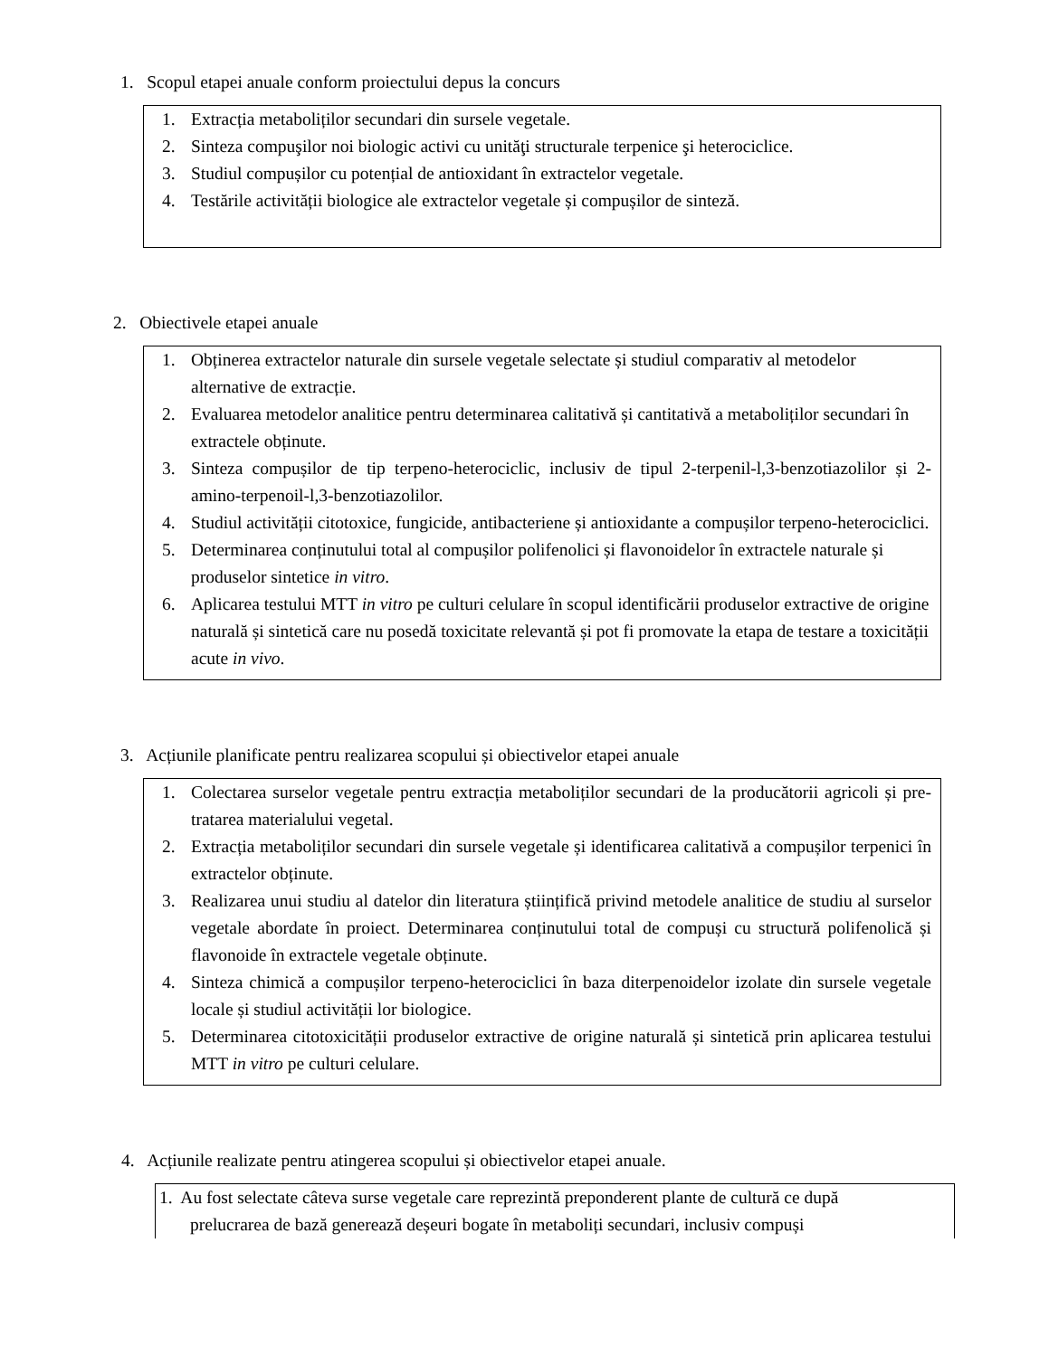1. Scopul etapei anuale conform proiectului depus la concurs
1. Extracția metaboliților secundari din sursele vegetale.
2. Sinteza compuşilor noi biologic activi cu unităţi structurale terpenice şi heterociclice.
3. Studiul compușilor cu potențial de antioxidant în extractelor vegetale.
4. Testările activității biologice ale extractelor vegetale și compușilor de sinteză.
2. Obiectivele etapei anuale
1. Obținerea extractelor naturale din sursele vegetale selectate și studiul comparativ al metodelor alternative de extracție.
2. Evaluarea metodelor analitice pentru determinarea calitativă și cantitativă a metaboliților secundari în extractele obținute.
3. Sinteza compușilor de tip terpeno-heterociclic, inclusiv de tipul 2-terpenil-l,3-benzotiazolilor și 2-amino-terpenoil-l,3-benzotiazolilor.
4. Studiul activității citotoxice, fungicide, antibacteriene și antioxidante a compușilor terpeno-heterociclici.
5. Determinarea conținutului total al compușilor polifenolici și flavonoidelor în extractele naturale și produselor sintetice in vitro.
6. Aplicarea testului MTT in vitro pe culturi celulare în scopul identificării produselor extractive de origine naturală și sintetică care nu posedă toxicitate relevantă și pot fi promovate la etapa de testare a toxicității acute in vivo.
3. Acțiunile planificate pentru realizarea scopului și obiectivelor etapei anuale
1. Colectarea surselor vegetale pentru extracția metaboliților secundari de la producătorii agricoli și pre-tratarea materialului vegetal.
2. Extracția metaboliților secundari din sursele vegetale și identificarea calitativă a compușilor terpenici în extractelor obținute.
3. Realizarea unui studiu al datelor din literatura științifică privind metodele analitice de studiu al surselor vegetale abordate în proiect. Determinarea conținutului total de compuși cu structură polifenolică și flavonoide în extractele vegetale obținute.
4. Sinteza chimică a compușilor terpeno-heterociclici în baza diterpenoidelor izolate din sursele vegetale locale și studiul activității lor biologice.
5. Determinarea citotoxicității produselor extractive de origine naturală și sintetică prin aplicarea testului MTT in vitro pe culturi celulare.
4. Acțiunile realizate pentru atingerea scopului și obiectivelor etapei anuale.
1. Au fost selectate câteva surse vegetale care reprezintă preponderent plante de cultură ce după
prelucrarea de bază generează deșeuri bogate în metaboliți secundari, inclusiv compuși